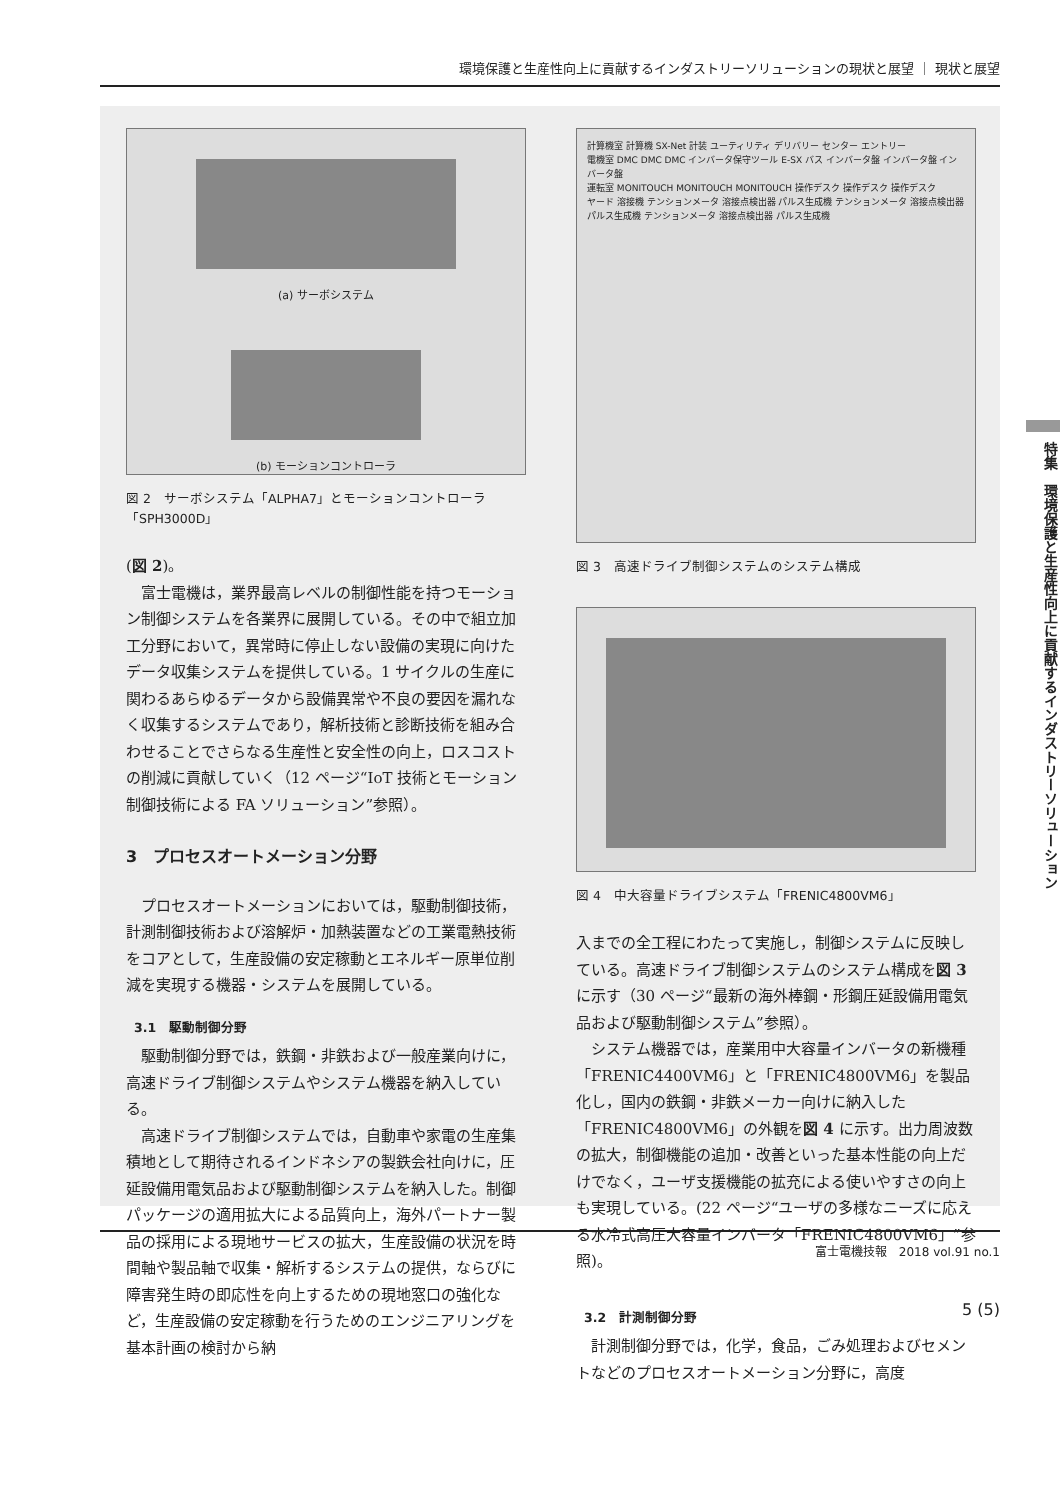環境保護と生産性向上に貢献するインダストリーソリューションの現状と展望 ｜ 現状と展望
(a) サーボシステム
(b) モーションコントローラ
図 2　サーボシステム「ALPHA7」とモーションコントローラ「SPH3000D」
(図 2)。
富士電機は，業界最高レベルの制御性能を持つモーション制御システムを各業界に展開している。その中で組立加工分野において，異常時に停止しない設備の実現に向けたデータ収集システムを提供している。1 サイクルの生産に関わるあらゆるデータから設備異常や不良の要因を漏れなく収集するシステムであり，解析技術と診断技術を組み合わせることでさらなる生産性と安全性の向上，ロスコストの削減に貢献していく（12 ページ“IoT 技術とモーション制御技術による FA ソリューション”参照）。
3　プロセスオートメーション分野
プロセスオートメーションにおいては，駆動制御技術，計測制御技術および溶解炉・加熱装置などの工業電熱技術をコアとして，生産設備の安定稼動とエネルギー原単位削減を実現する機器・システムを展開している。
3.1　駆動制御分野
駆動制御分野では，鉄鋼・非鉄および一般産業向けに，高速ドライブ制御システムやシステム機器を納入している。
高速ドライブ制御システムでは，自動車や家電の生産集積地として期待されるインドネシアの製鉄会社向けに，圧延設備用電気品および駆動制御システムを納入した。制御パッケージの適用拡大による品質向上，海外パートナー製品の採用による現地サービスの拡大，生産設備の状況を時間軸や製品軸で収集・解析するシステムの提供，ならびに障害発生時の即応性を向上するための現地窓口の強化など，生産設備の安定稼動を行うためのエンジニアリングを基本計画の検討から納
計算機室 計算機 SX-Net 計装 ユーティリティ デリバリー センター エントリー
電機室 DMC DMC DMC インバータ保守ツール E-SX バス インバータ盤 インバータ盤 インバータ盤
運転室 MONITOUCH MONITOUCH MONITOUCH 操作デスク 操作デスク 操作デスク
ヤード 溶接機 テンションメータ 溶接点検出器 パルス生成機 テンションメータ 溶接点検出器 パルス生成機 テンションメータ 溶接点検出器 パルス生成機
図 3　高速ドライブ制御システムのシステム構成
図 4　中大容量ドライブシステム「FRENIC4800VM6」
入までの全工程にわたって実施し，制御システムに反映している。高速ドライブ制御システムのシステム構成を図 3 に示す（30 ページ“最新の海外棒鋼・形鋼圧延設備用電気品および駆動制御システム”参照）。
システム機器では，産業用中大容量インバータの新機種「FRENIC4400VM6」と「FRENIC4800VM6」を製品化し，国内の鉄鋼・非鉄メーカー向けに納入した「FRENIC4800VM6」の外観を図 4 に示す。出力周波数の拡大，制御機能の追加・改善といった基本性能の向上だけでなく，ユーザ支援機能の拡充による使いやすさの向上も実現している。(22 ページ“ユーザの多様なニーズに応える水冷式高圧大容量インバータ「FRENIC4800VM6」”参照)。
3.2　計測制御分野
計測制御分野では，化学，食品，ごみ処理およびセメントなどのプロセスオートメーション分野に，高度
特集　環境保護と生産性向上に貢献するインダストリーソリューション
富士電機技報　2018 vol.91 no.1
5 (5)